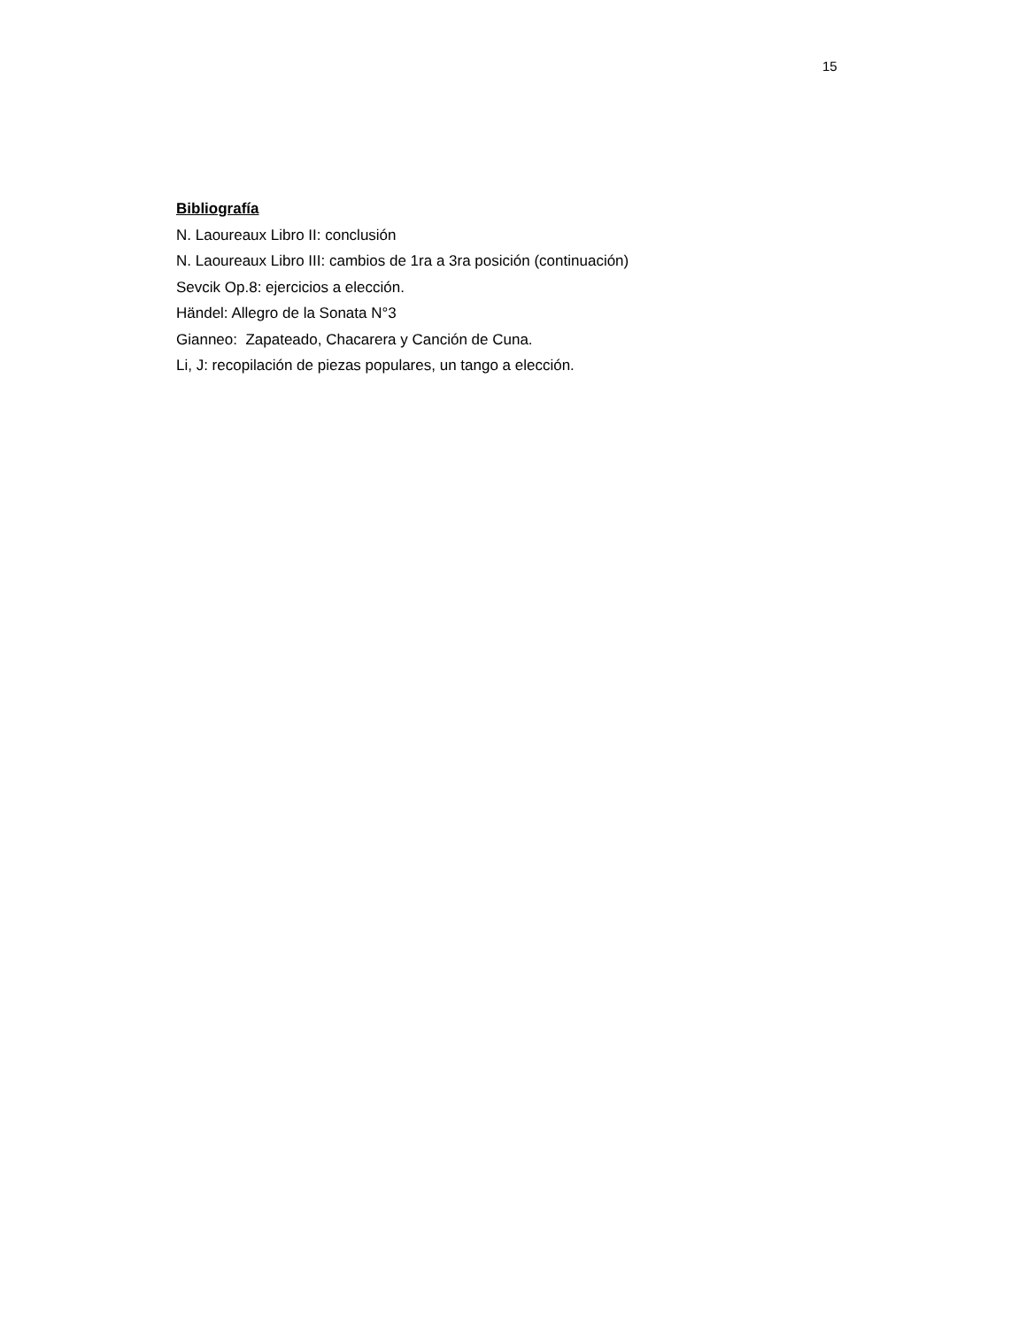15
Bibliografía
N. Laoureaux Libro II: conclusión
N. Laoureaux Libro III: cambios de 1ra a 3ra posición (continuación)
Sevcik Op.8: ejercicios a elección.
Händel: Allegro de la Sonata N°3
Gianneo: Zapateado, Chacarera y Canción de Cuna.
Li, J: recopilación de piezas populares, un tango a elección.